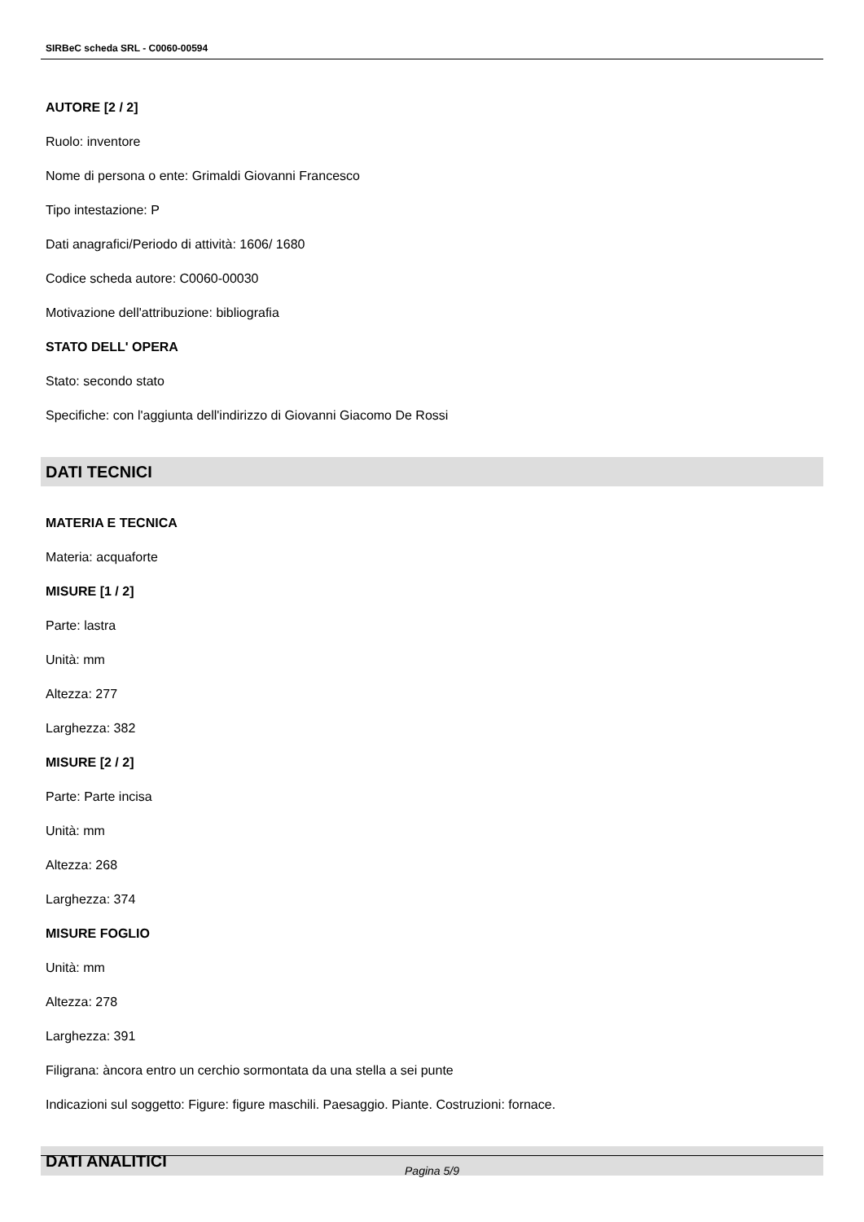SIRBeC scheda SRL - C0060-00594
AUTORE [2 / 2]
Ruolo: inventore
Nome di persona o ente: Grimaldi Giovanni Francesco
Tipo intestazione: P
Dati anagrafici/Periodo di attività: 1606/ 1680
Codice scheda autore: C0060-00030
Motivazione dell'attribuzione: bibliografia
STATO DELL' OPERA
Stato: secondo stato
Specifiche: con l'aggiunta dell'indirizzo di Giovanni Giacomo De Rossi
DATI TECNICI
MATERIA E TECNICA
Materia: acquaforte
MISURE [1 / 2]
Parte: lastra
Unità: mm
Altezza: 277
Larghezza: 382
MISURE [2 / 2]
Parte: Parte incisa
Unità: mm
Altezza: 268
Larghezza: 374
MISURE FOGLIO
Unità: mm
Altezza: 278
Larghezza: 391
Filigrana: àncora entro un cerchio sormontata da una stella a sei punte
Indicazioni sul soggetto: Figure: figure maschili. Paesaggio. Piante. Costruzioni: fornace.
DATI ANALITICI
Pagina 5/9